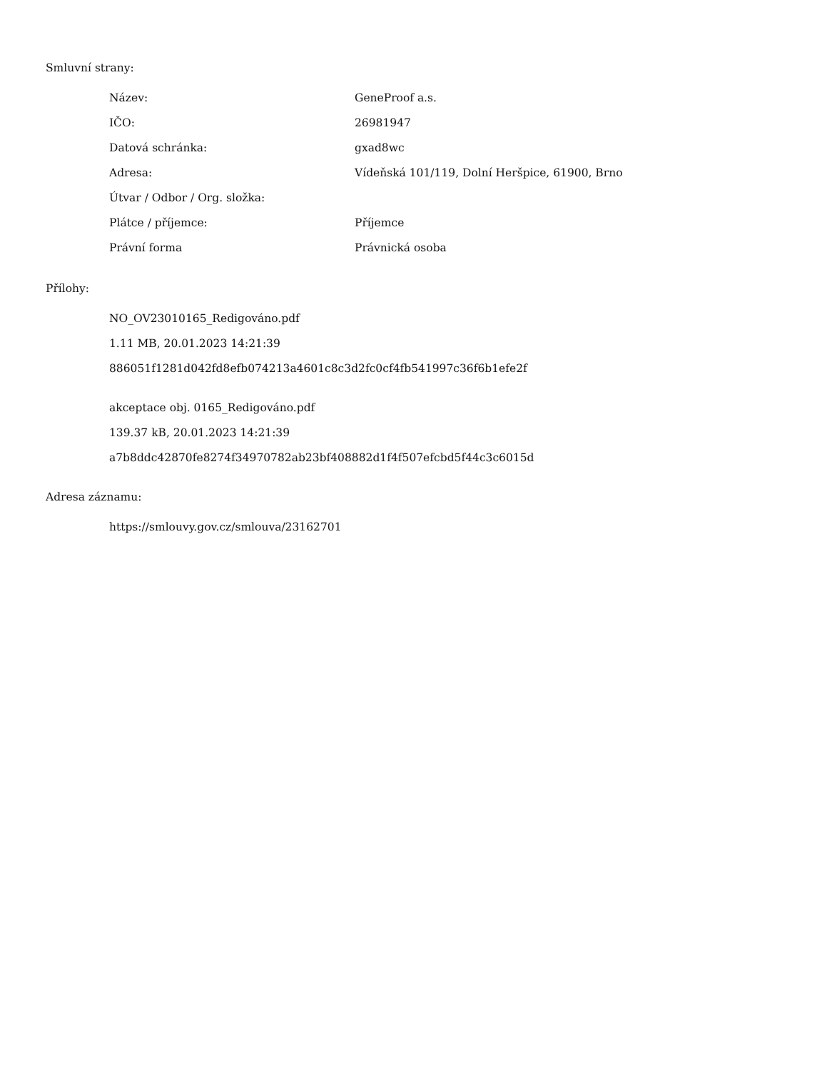Smluvní strany:
| Název: | GeneProof a.s. |
| IČO: | 26981947 |
| Datová schránka: | gxad8wc |
| Adresa: | Vídeňská 101/119, Dolní Heršpice, 61900, Brno |
| Útvar / Odbor / Org. složka: | |
| Plátce / příjemce: | Příjemce |
| Právní forma | Právnická osoba |
Přílohy:
NO_OV23010165_Redigováno.pdf
1.11 MB, 20.01.2023 14:21:39
886051f1281d042fd8efb074213a4601c8c3d2fc0cf4fb541997c36f6b1efe2f
akceptace obj. 0165_Redigováno.pdf
139.37 kB, 20.01.2023 14:21:39
a7b8ddc42870fe8274f34970782ab23bf408882d1f4f507efcbd5f44c3c6015d
Adresa záznamu:
https://smlouvy.gov.cz/smlouva/23162701